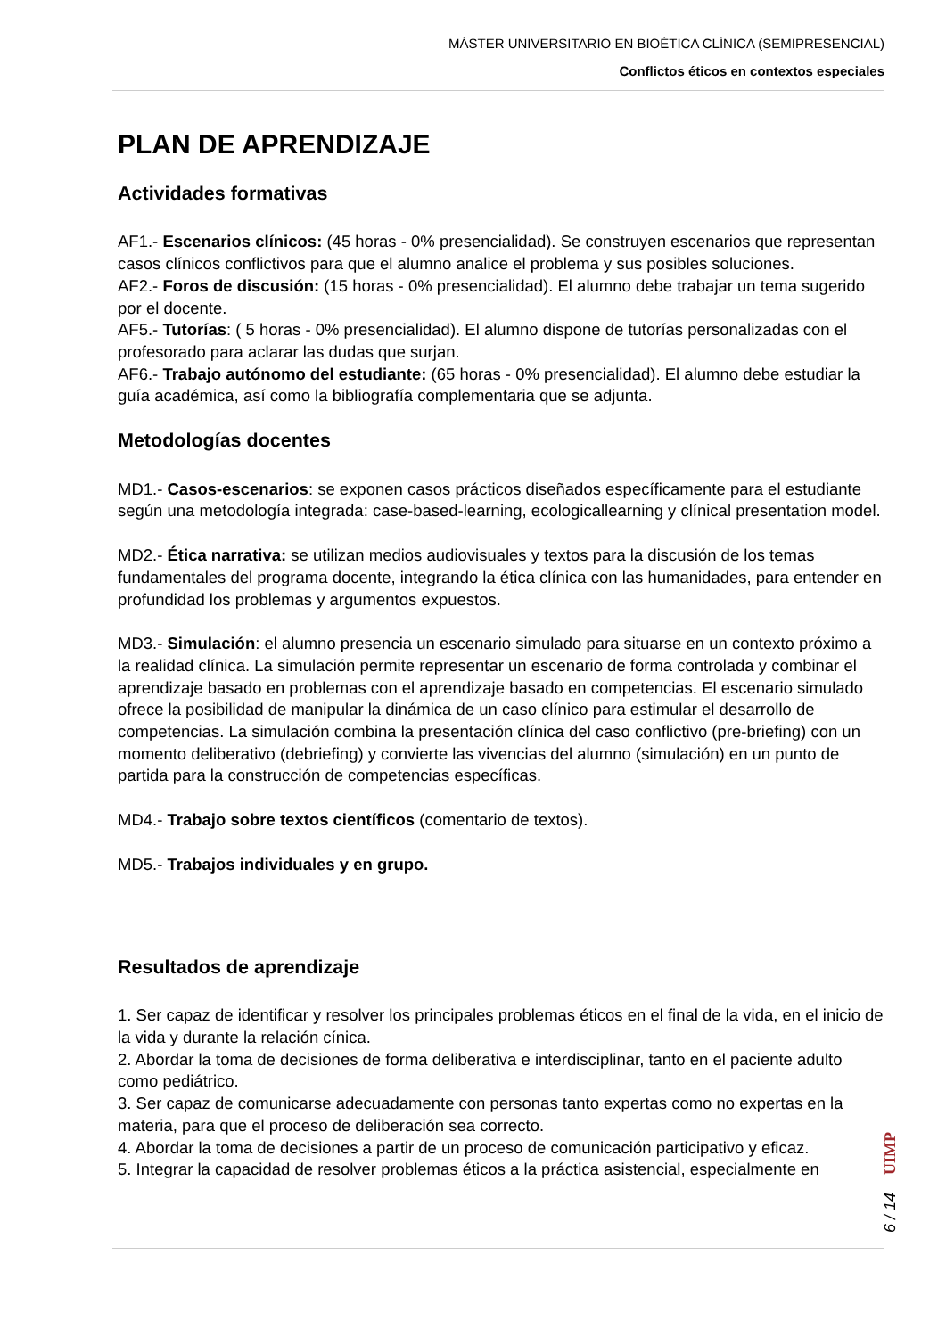MÁSTER UNIVERSITARIO EN BIOÉTICA CLÍNICA (SEMIPRESENCIAL)
Conflictos éticos en contextos especiales
PLAN DE APRENDIZAJE
Actividades formativas
AF1.- Escenarios clínicos: (45 horas - 0% presencialidad). Se construyen escenarios que representan casos clínicos conflictivos para que el alumno analice el problema y sus posibles soluciones.
AF2.- Foros de discusión: (15 horas - 0% presencialidad). El alumno debe trabajar un tema sugerido por el docente.
AF5.- Tutorías: ( 5 horas - 0% presencialidad). El alumno dispone de tutorías personalizadas con el profesorado para aclarar las dudas que surjan.
AF6.- Trabajo autónomo del estudiante: (65 horas - 0% presencialidad). El alumno debe estudiar la guía académica, así como la bibliografía complementaria que se adjunta.
Metodologías docentes
MD1.- Casos-escenarios: se exponen casos prácticos diseñados específicamente para el estudiante según una metodología integrada: case-based-learning, ecologicallearning y clínical presentation model.
MD2.- Ética narrativa: se utilizan medios audiovisuales y textos para la discusión de los temas fundamentales del programa docente, integrando la ética clínica con las humanidades, para entender en profundidad los problemas y argumentos expuestos.
MD3.- Simulación: el alumno presencia un escenario simulado para situarse en un contexto próximo a la realidad clínica. La simulación permite representar un escenario de forma controlada y combinar el aprendizaje basado en problemas con el aprendizaje basado en competencias. El escenario simulado ofrece la posibilidad de manipular la dinámica de un caso clínico para estimular el desarrollo de competencias. La simulación combina la presentación clínica del caso conflictivo (pre-briefing) con un momento deliberativo (debriefing) y convierte las vivencias del alumno (simulación) en un punto de partida para la construcción de competencias específicas.
MD4.- Trabajo sobre textos científicos (comentario de textos).
MD5.- Trabajos individuales y en grupo.
Resultados de aprendizaje
1. Ser capaz de identificar y resolver los principales problemas éticos en el final de la vida, en el inicio de la vida y durante la relación cínica.
2. Abordar la toma de decisiones de forma deliberativa e interdisciplinar, tanto en el paciente adulto como pediátrico.
3. Ser capaz de comunicarse adecuadamente con personas tanto expertas como no expertas en la materia, para que el proceso de deliberación sea correcto.
4. Abordar la toma de decisiones a partir de un proceso de comunicación participativo y eficaz.
5. Integrar la capacidad de resolver problemas éticos a la práctica asistencial, especialmente en
UIMP
6 / 14